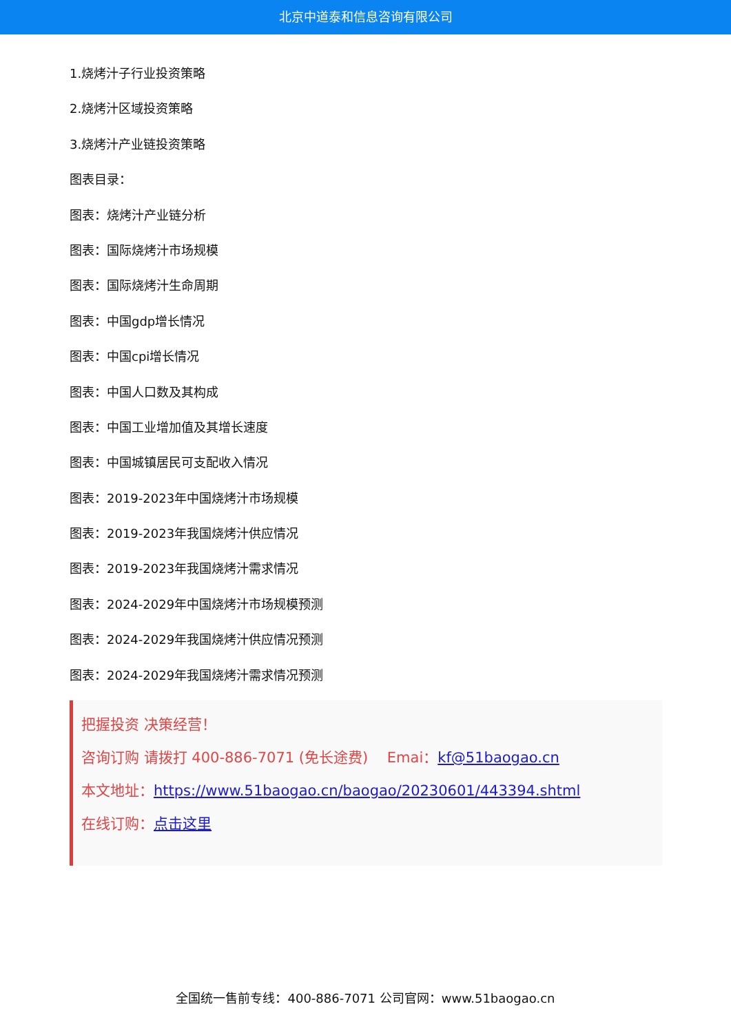北京中道泰和信息咨询有限公司
1.烧烤汁子行业投资策略
2.烧烤汁区域投资策略
3.烧烤汁产业链投资策略
图表目录：
图表：烧烤汁产业链分析
图表：国际烧烤汁市场规模
图表：国际烧烤汁生命周期
图表：中国gdp增长情况
图表：中国cpi增长情况
图表：中国人口数及其构成
图表：中国工业增加值及其增长速度
图表：中国城镇居民可支配收入情况
图表：2019-2023年中国烧烤汁市场规模
图表：2019-2023年我国烧烤汁供应情况
图表：2019-2023年我国烧烤汁需求情况
图表：2024-2029年中国烧烤汁市场规模预测
图表：2024-2029年我国烧烤汁供应情况预测
图表：2024-2029年我国烧烤汁需求情况预测
把握投资 决策经营！
咨询订购 请拨打 400-886-7071 (免长途费)　 Emai：kf@51baogao.cn
本文地址：https://www.51baogao.cn/baogao/20230601/443394.shtml
在线订购：点击这里
全国统一售前专线：400-886-7071 公司官网：www.51baogao.cn